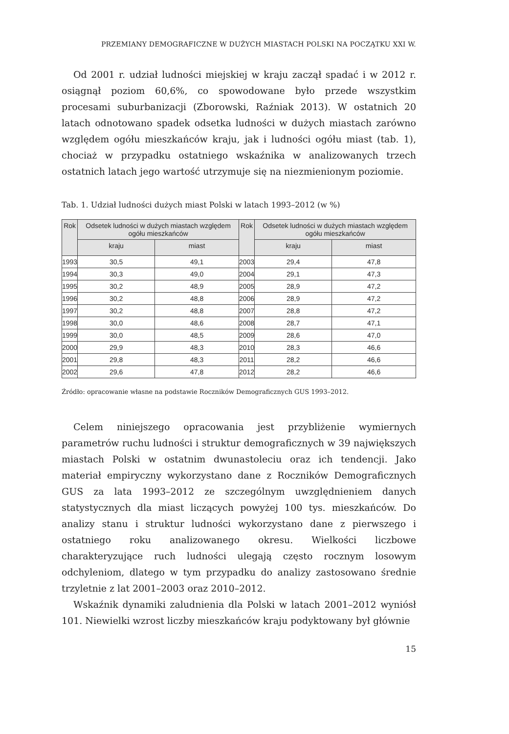PRZEMIANY DEMOGRAFICZNE W DUŻYCH MIASTACH POLSKI NA POCZĄTKU XXI W.
Od 2001 r. udział ludności miejskiej w kraju zaczął spadać i w 2012 r. osiągnął poziom 60,6%, co spowodowane było przede wszystkim procesami suburbanizacji (Zborowski, Raźniak 2013). W ostatnich 20 latach odnotowano spadek odsetka ludności w dużych miastach zarówno względem ogółu mieszkańców kraju, jak i ludności ogółu miast (tab. 1), chociaż w przypadku ostatniego wskaźnika w analizowanych trzech ostatnich latach jego wartość utrzymuje się na niezmienionym poziomie.
Tab. 1. Udział ludności dużych miast Polski w latach 1993–2012 (w %)
| Rok | Odsetek ludności w dużych miastach względem ogółu mieszkańców | | Rok | Odsetek ludności w dużych miastach względem ogółu mieszkańców | |
| --- | --- | --- | --- | --- | --- |
| | kraju | miast | | kraju | miast |
| 1993 | 30,5 | 49,1 | 2003 | 29,4 | 47,8 |
| 1994 | 30,3 | 49,0 | 2004 | 29,1 | 47,3 |
| 1995 | 30,2 | 48,9 | 2005 | 28,9 | 47,2 |
| 1996 | 30,2 | 48,8 | 2006 | 28,9 | 47,2 |
| 1997 | 30,2 | 48,8 | 2007 | 28,8 | 47,2 |
| 1998 | 30,0 | 48,6 | 2008 | 28,7 | 47,1 |
| 1999 | 30,0 | 48,5 | 2009 | 28,6 | 47,0 |
| 2000 | 29,9 | 48,3 | 2010 | 28,3 | 46,6 |
| 2001 | 29,8 | 48,3 | 2011 | 28,2 | 46,6 |
| 2002 | 29,6 | 47,8 | 2012 | 28,2 | 46,6 |
Źródło: opracowanie własne na podstawie Roczników Demograficznych GUS 1993–2012.
Celem niniejszego opracowania jest przybliżenie wymiernych parametrów ruchu ludności i struktur demograficznych w 39 największych miastach Polski w ostatnim dwunastoleciu oraz ich tendencji. Jako materiał empiryczny wykorzystano dane z Roczników Demograficznych GUS za lata 1993–2012 ze szczególnym uwzględnieniem danych statystycznych dla miast liczących powyżej 100 tys. mieszkańców. Do analizy stanu i struktur ludności wykorzystano dane z pierwszego i ostatniego roku analizowanego okresu. Wielkości liczbowe charakteryzujące ruch ludności ulegają często rocznym losowym odchyleniom, dlatego w tym przypadku do analizy zastosowano średnie trzyletnie z lat 2001–2003 oraz 2010–2012.
Wskaźnik dynamiki zaludnienia dla Polski w latach 2001–2012 wyniósł 101. Niewielki wzrost liczby mieszkańców kraju podyktowany był głównie
15